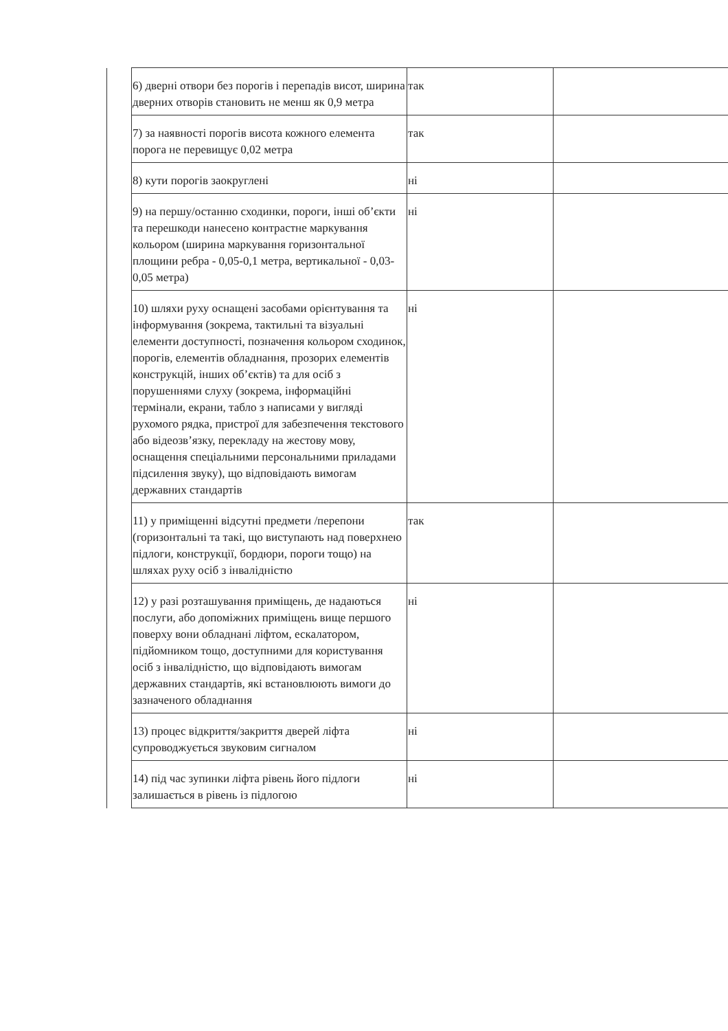| | 6) дверні отвори без порогів і перепадів висот, ширина дверних отворів становить не менш як 0,9 метра | так | |
| | 7) за наявності порогів висота кожного елемента порога не перевищує 0,02 метра | так | |
| | 8) кути порогів заокруглені | ні | |
| | 9) на першу/останню сходинки, пороги, інші об’єкти та перешкоди нанесено контрастне маркування кольором (ширина маркування горизонтальної площини ребра - 0,05-0,1 метра, вертикальної - 0,03-0,05 метра) | ні | |
| | 10) шляхи руху оснащені засобами орієнтування та інформування (зокрема, тактильні та візуальні елементи доступності, позначення кольором сходинок, порогів, елементів обладнання, прозорих елементів конструкцій, інших об’єктів) та для осіб з порушеннями слуху (зокрема, інформаційні термінали, екрани, табло з написами у вигляді рухомого рядка, пристрої для забезпечення текстового або відеозв’язку, перекладу на жестову мову, оснащення спеціальними персональними приладами підсилення звуку), що відповідають вимогам державних стандартів | ні | |
| | 11) у приміщенні відсутні предмети /перепони (горизонтальні та такі, що виступають над поверхнею підлоги, конструкції, бордюри, пороги тощо) на шляхах руху осіб з інвалідністю | так | |
| | 12) у разі розташування приміщень, де надаються послуги, або допоміжних приміщень вище першого поверху вони обладнані ліфтом, ескалатором, підйомником тощо, доступними для користування осіб з інвалідністю, що відповідають вимогам державних стандартів, які встановлюють вимоги до зазначеного обладнання | ні | |
| | 13) процес відкриття/закриття дверей ліфта супроводжується звуковим сигналом | ні | |
| | 14) під час зупинки ліфта рівень його підлоги залишається в рівень із підлогою | ні | |